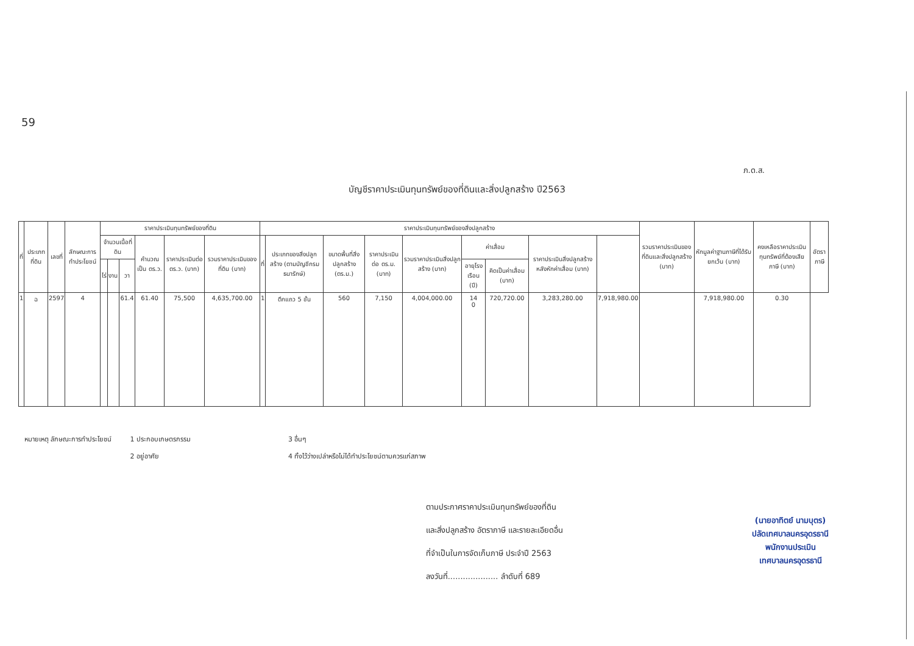59
ภ.ด.ส.
บัญชีราคาประเมินทุนทรัพย์ของที่ดินและสิ่งปลูกสร้าง ปี2563
| ที่ | ประเภทที่ดิน | เลขที่ | ลักษณะการทำประโยชน์ | ราคาประเมินทุนทรัพย์ของที่ดิน | | | | | | ราคาประเมินทุนทรัพย์ของสิ่งปลูกสร้าง | | | | | | | | | รวมราคาประเมินของที่ดินและสิ่งปลูกสร้าง (บาท) | หักมูลค่าฐานภาษีที่ได้รับยกเว้น (บาท) | คงเหลือราคาประเมินทุนทรัพย์ที่ต้องเสียภาษี (บาท) | อัตราภาษี |
| --- | --- | --- | --- | --- | --- | --- | --- | --- | --- | --- | --- | --- | --- | --- | --- | --- | --- | --- | --- | --- | --- | --- |
| | | | | จำนวนเนื้อที่ดิน | | | คำนวณเป็น ตร.ว. | ราคาประเมินต่อ ตร.ว. (บาท) | รวมราคาประเมินของที่ดิน (บาท) | ที่ | ประเภทของสิ่งปลูกสร้าง (ตามบัญชีกรมธนารักษ์) | ขนาดพื้นที่สิ่งปลูกสร้าง (ตร.ม.) | ราคาประเมินต่อ ตร.ม. (บาท) | รวมราคาประเมินสิ่งปลูกสร้าง (บาท) | ค่าเสื่อม | | ราคาประเมินสิ่งปลูกสร้างหลังหักค่าเสื่อม (บาท) | | | | | |
| | | | | ไร่ | งาน | วา | | | | | | | | | อายุโรงเรือน (ปี) | คิดเป็นค่าเสื่อม (บาท) | | | | | | |
| 1 | ฉ | 2597 | 4 | | | 61.4 | 61.40 | 75,500 | 4,635,700.00 | 1 | ตึกแถว 5 ชั้น | 560 | 7,150 | 4,004,000.00 | 14 0 | 720,720.00 | 3,283,280.00 | 7,918,980.00 | | 7,918,980.00 | 0.30 | |
หมายเหตุ ลักษณะการทำประโยชน์ 1 ประกอบเกษตรกรรม
2 อยู่อาศัย
3 อื่นๆ
4 ทิ้งไว้ว่างเปล่าหรือไม่ได้ทำประโยชน์ตามควรแก่สภาพ
ตามประกาศราคาประเมินทุนทรัพย์ของที่ดิน
และสิ่งปลูกสร้าง อัตราภาษี และรายละเอียดอื่น
ที่จำเป็นในการจัดเก็บภาษี ประจำปี 2563
ลงวันที่.................... ลำดับที่ 689
(นายอาทิตย์ นามบุตร)
ปลัดเทศบาลนครอุดรธานี
พนักงานประเมิน
เทศบาลนครอุดรธานี